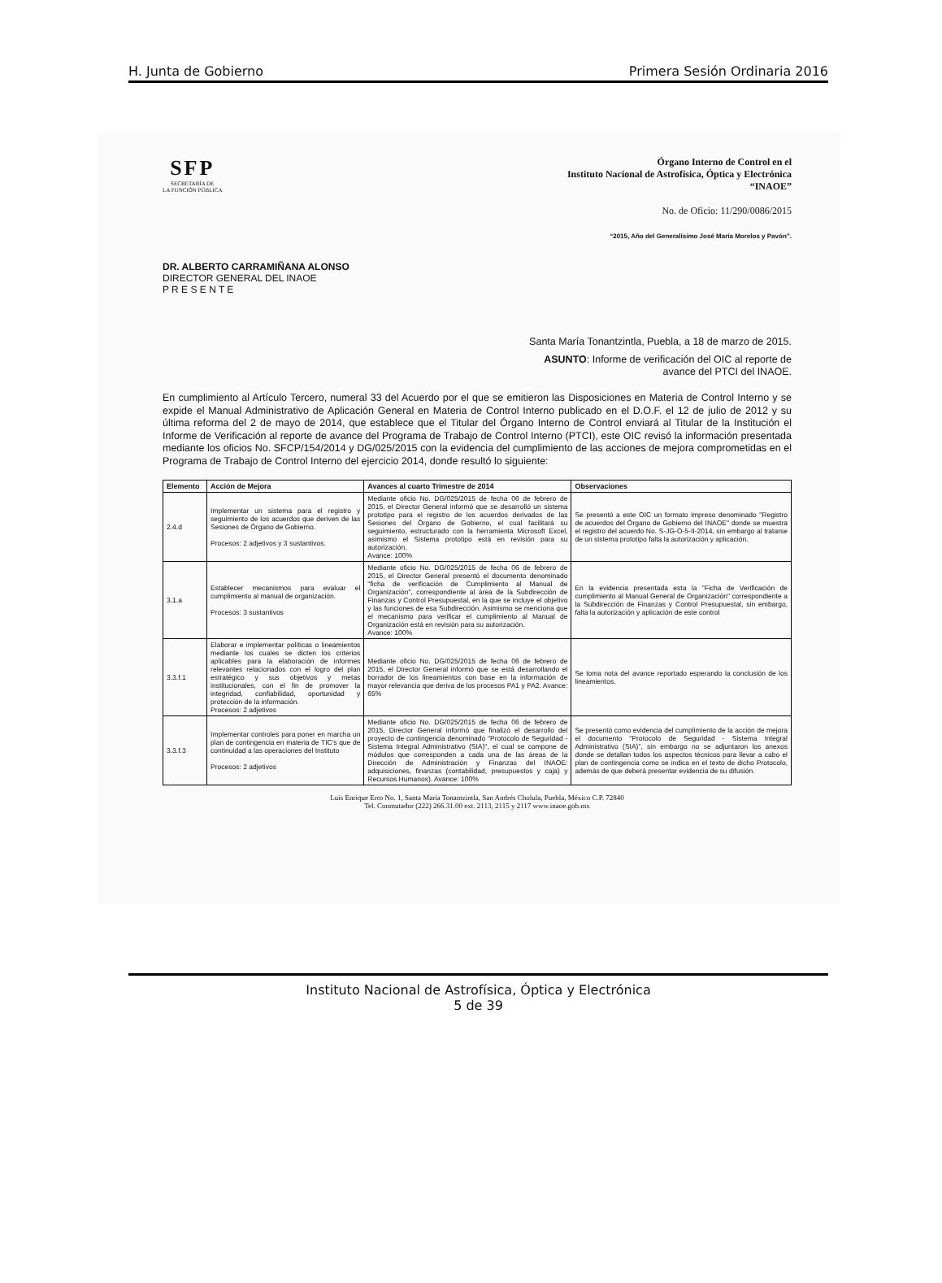H. Junta de Gobierno Primera Sesión Ordinaria 2016
SFP
SECRETARÍA DE
LA FUNCIÓN PÚBLICA
Órgano Interno de Control en el
Instituto Nacional de Astrofísica, Óptica y Electrónica
“INAOE”
No. de Oficio: 11/290/0086/2015
“2015, Año del Generalísimo José María Morelos y Pavón”.
DR. ALBERTO CARRAMIÑANA ALONSO
DIRECTOR GENERAL DEL INAOE
P R E S E N T E
Santa María Tonantzintla, Puebla, a 18 de marzo de 2015.
ASUNTO: Informe de verificación del OIC al reporte de
avance del PTCI del INAOE.
En cumplimiento al Artículo Tercero, numeral 33 del Acuerdo por el que se emitieron las Disposiciones en Materia de Control Interno y se expide el Manual Administrativo de Aplicación General en Materia de Control Interno publicado en el D.O.F. el 12 de julio de 2012 y su última reforma del 2 de mayo de 2014, que establece que el Titular del Órgano Interno de Control enviará al Titular de la Institución el Informe de Verificación al reporte de avance del Programa de Trabajo de Control Interno (PTCI), este OIC revisó la información presentada mediante los oficios No. SFCP/154/2014 y DG/025/2015 con la evidencia del cumplimiento de las acciones de mejora comprometidas en el Programa de Trabajo de Control Interno del ejercicio 2014, donde resultó lo siguiente:
| Elemento | Acción de Mejora | Avances al cuarto Trimestre de 2014 | Observaciones |
| --- | --- | --- | --- |
| 2.4.d | Implementar un sistema para el registro y seguimiento de los acuerdos que deriven de las Sesiones de Órgano de Gobierno. Procesos: 2 adjetivos y 3 sustantivos. | Mediante oficio No. DG/025/2015 de fecha 06 de febrero de 2015, el Director General informó que se desarrolló un sistema prototipo para el registro de los acuerdos derivados de las Sesiones del Órgano de Gobierno, el cual facilitará su seguimiento, estructurado con la herramienta Microsoft Excel, asimismo el Sistema prototipo está en revisión para su autorización. Avance: 100% | Se presentó a este OIC un formato impreso denominado "Registro de acuerdos del Órgano de Gobierno del INAOE" donde se muestra el registro del acuerdo No. S-JG-O-5-II-2014, sin embargo al tratarse de un sistema prototipo falta la autorización y aplicación. |
| 3.1.a | Establecer mecanismos para evaluar el cumplimiento al manual de organización. Procesos: 3 sustantivos | Mediante oficio No. DG/025/2015 de fecha 06 de febrero de 2015, el Director General presentó el documento denominado "ficha de verificación de Cumplimiento al Manual de Organización", correspondiente al área de la Subdirección de Finanzas y Control Presupuestal, en la que se incluye el objetivo y las funciones de esa Subdirección. Asimismo se menciona que el mecanismo para verificar el cumplimiento al Manual de Organización está en revisión para su autorización. Avance: 100% | En la evidencia presentada esta la "Ficha de Verificación de cumplimiento al Manual General de Organización" correspondiente a la Subdirección de Finanzas y Control Presupuestal, sin embargo, falta la autorización y aplicación de este control |
| 3.3.f.1 | Elaborar e implementar políticas o lineamientos mediante los cuales se dicten los criterios aplicables para la elaboración de informes relevantes relacionados con el logro del plan estratégico y sus objetivos y metas institucionales, con el fin de promover la integridad, confiabilidad, oportunidad y protección de la información. Procesos: 2 adjetivos | Mediante oficio No. DG/025/2015 de fecha 06 de febrero de 2015, el Director General informó que se está desarrollando el borrador de los lineamientos con base en la información de mayor relevancia que deriva de los procesos PA1 y PA2. Avance: 65% | Se toma nota del avance reportado esperando la conclusión de los lineamientos. |
| 3.3.f.3 | Implementar controles para poner en marcha un plan de contingencia en materia de TIC's que de continuidad a las operaciones del Instituto Procesos: 2 adjetivos | Mediante oficio No. DG/025/2015 de fecha 06 de febrero de 2015, Director General informó que finalizó el desarrollo del proyecto de contingencia denominado "Protocolo de Seguridad - Sistema Integral Administrativo (SIA)", el cual se compone de módulos que corresponden a cada una de las áreas de la Dirección de Administración y Finanzas del INAOE: adquisiciones, finanzas (contabilidad, presupuestos y caja) y Recursos Humanos). Avance: 100% | Se presentó como evidencia del cumplimiento de la acción de mejora el documento "Protocolo de Seguridad - Sistema Integral Administrativo (SIA)", sin embargo no se adjuntaron los anexos donde se detallan todos los aspectos técnicos para llevar a cabo el plan de contingencia como se indica en el texto de dicho Protocolo, además de que deberá presentar evidencia de su difusión. |
Luis Enrique Erro No. 1, Santa María Tonantzintla, San Andrés Cholula, Puebla, México C.P. 72840
Tel. Conmutador (222) 266.31.00 ext. 2113, 2115 y 2117 www.inaoe.gob.mx
Instituto Nacional de Astrofísica, Óptica y Electrónica
5 de 39